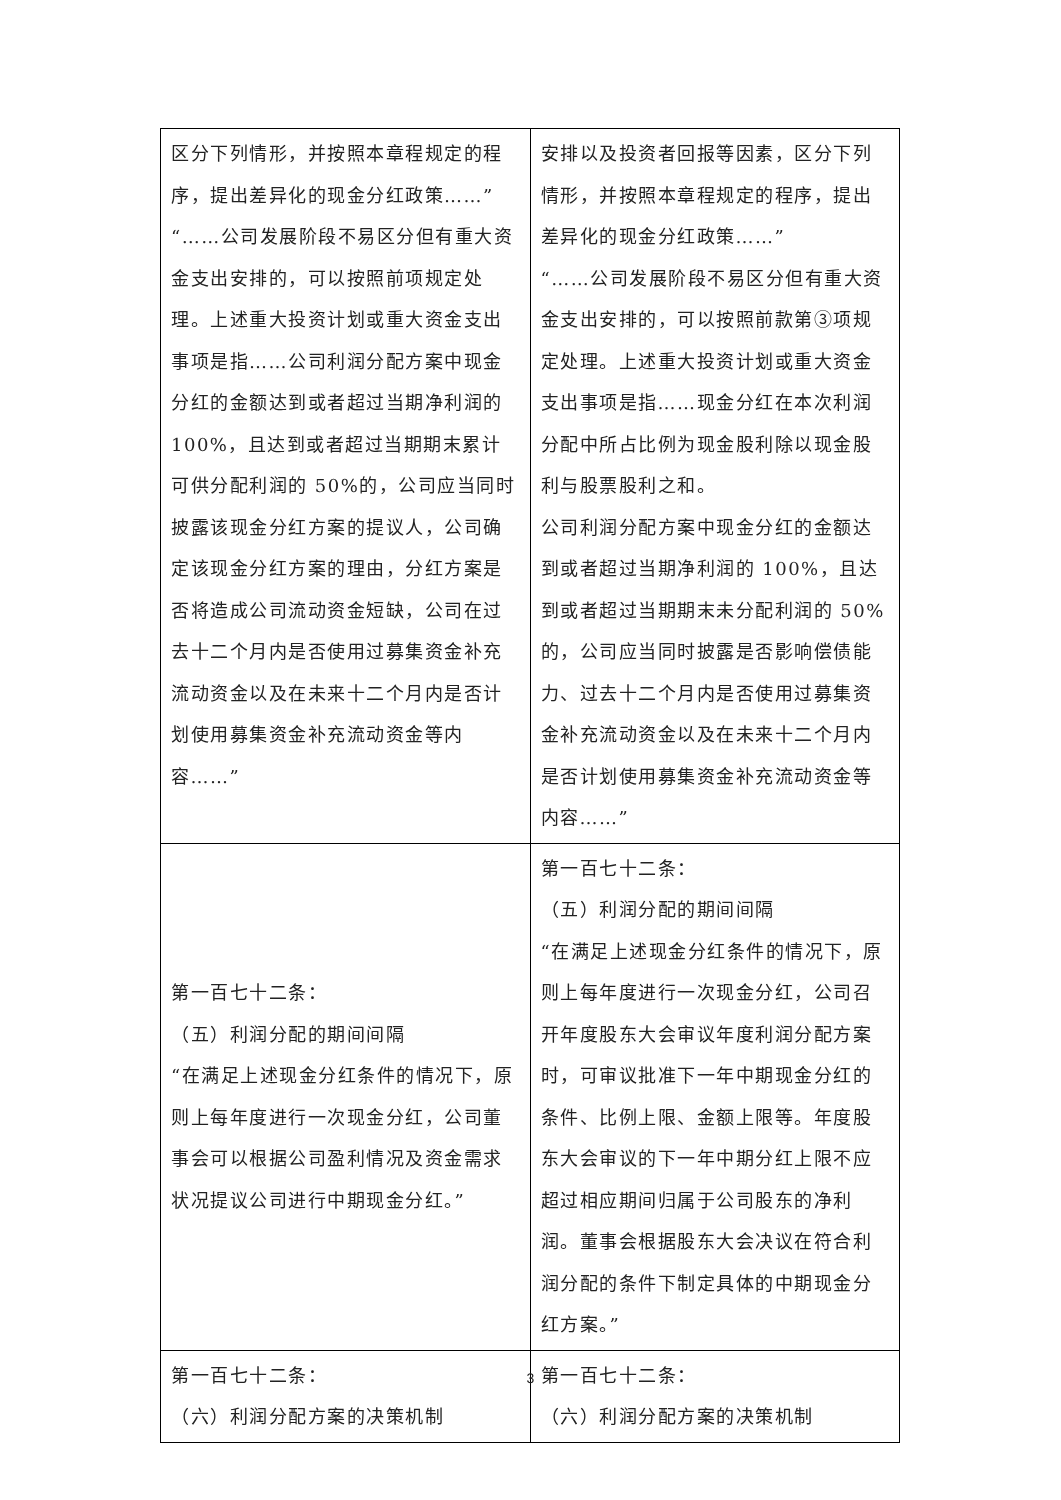| 区分下列情形，并按照本章程规定的程序，提出差异化的现金分红政策……” “……公司发展阶段不易区分但有重大资金支出安排的，可以按照前项规定处理。上述重大投资计划或重大资金支出事项是指……公司利润分配方案中现金分红的金额达到或者超过当期净利润的 100%，且达到或者超过当期期末累计可供分配利润的 50%的，公司应当同时披露该现金分红方案的提议人，公司确定该现金分红方案的理由，分红方案是否将造成公司流动资金短缺，公司在过去十二个月内是否使用过募集资金补充流动资金以及在未来十二个月内是否计划使用募集资金补充流动资金等内容……” | 安排以及投资者回报等因素，区分下列情形，并按照本章程规定的程序，提出差异化的现金分红政策……” “……公司发展阶段不易区分但有重大资金支出安排的，可以按照前款第③项规定处理。上述重大投资计划或重大资金支出事项是指……现金分红在本次利润分配中所占比例为现金股利除以现金股利与股票股利之和。 公司利润分配方案中现金分红的金额达到或者超过当期净利润的 100%，且达到或者超过当期期末未分配利润的 50%的，公司应当同时披露是否影响偿债能力、过去十二个月内是否使用过募集资金补充流动资金以及在未来十二个月内是否计划使用募集资金补充流动资金等内容……” |
| 第一百七十二条： （五）利润分配的期间间隔 “在满足上述现金分红条件的情况下，原则上每年度进行一次现金分红，公司董事会可以根据公司盈利情况及资金需求状况提议公司进行中期现金分红。” | 第一百七十二条： （五）利润分配的期间间隔 “在满足上述现金分红条件的情况下，原则上每年度进行一次现金分红，公司召开年度股东大会审议年度利润分配方案时，可审议批准下一年中期现金分红的条件、比例上限、金额上限等。年度股东大会审议的下一年中期分红上限不应超过相应期间归属于公司股东的净利润。董事会根据股东大会决议在符合利润分配的条件下制定具体的中期现金分红方案。” |
| 第一百七十二条： （六）利润分配方案的决策机制 | 第一百七十二条： （六）利润分配方案的决策机制 |
3